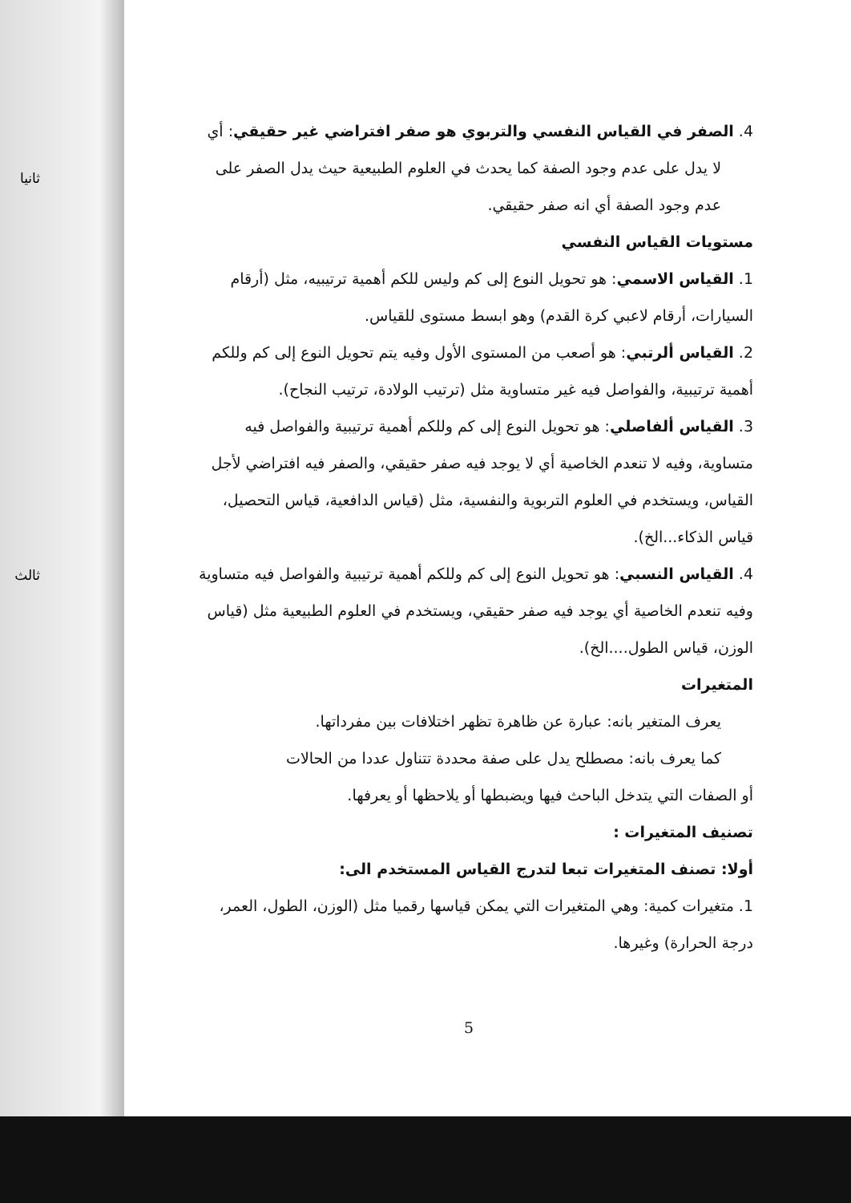ثانيا
ثالث
4. الصفر في القياس النفسي والتربوي هو صفر افتراضي غير حقيقي: أي
لا يدل على عدم وجود الصفة كما يحدث في العلوم الطبيعية حيث يدل الصفر على عدم وجود الصفة أي انه صفر حقيقي.
مستويات القياس النفسي
1. القياس الاسمي: هو تحويل النوع إلى كم وليس للكم أهمية ترتيبيه، مثل (أرقام السيارات، أرقام لاعبي كرة القدم) وهو ابسط مستوى للقياس.
2. القياس ألرتبي: هو أصعب من المستوى الأول وفيه يتم تحويل النوع إلى كم وللكم أهمية ترتيبية، والفواصل فيه غير متساوية مثل (ترتيب الولادة، ترتيب النجاح).
3. القياس ألفاصلي: هو تحويل النوع إلى كم وللكم أهمية ترتيبية والفواصل فيه متساوية، وفيه لا تنعدم الخاصية أي لا يوجد فيه صفر حقيقي، والصفر فيه افتراضي لأجل القياس، ويستخدم في العلوم التربوية والنفسية، مثل (قياس الدافعية، قياس التحصيل، قياس الذكاء...الخ).
4. القياس النسبي: هو تحويل النوع إلى كم وللكم أهمية ترتيبية والفواصل فيه متساوية وفيه تنعدم الخاصية أي يوجد فيه صفر حقيقي، ويستخدم في العلوم الطبيعية مثل (قياس الوزن، قياس الطول....الخ).
المتغيرات
يعرف المتغير بانه: عبارة عن ظاهرة تظهر اختلافات بين مفرداتها.
كما يعرف بانه: مصطلح يدل على صفة محددة تتناول عددا من الحالات
أو الصفات التي يتدخل الباحث فيها ويضبطها أو يلاحظها أو يعرفها.
تصنيف المتغيرات :
أولا: تصنف المتغيرات تبعا لتدرج القياس المستخدم الى:
1. متغيرات كمية: وهي المتغيرات التي يمكن قياسها رقميا مثل (الوزن، الطول، العمر، درجة الحرارة) وغيرها.
5